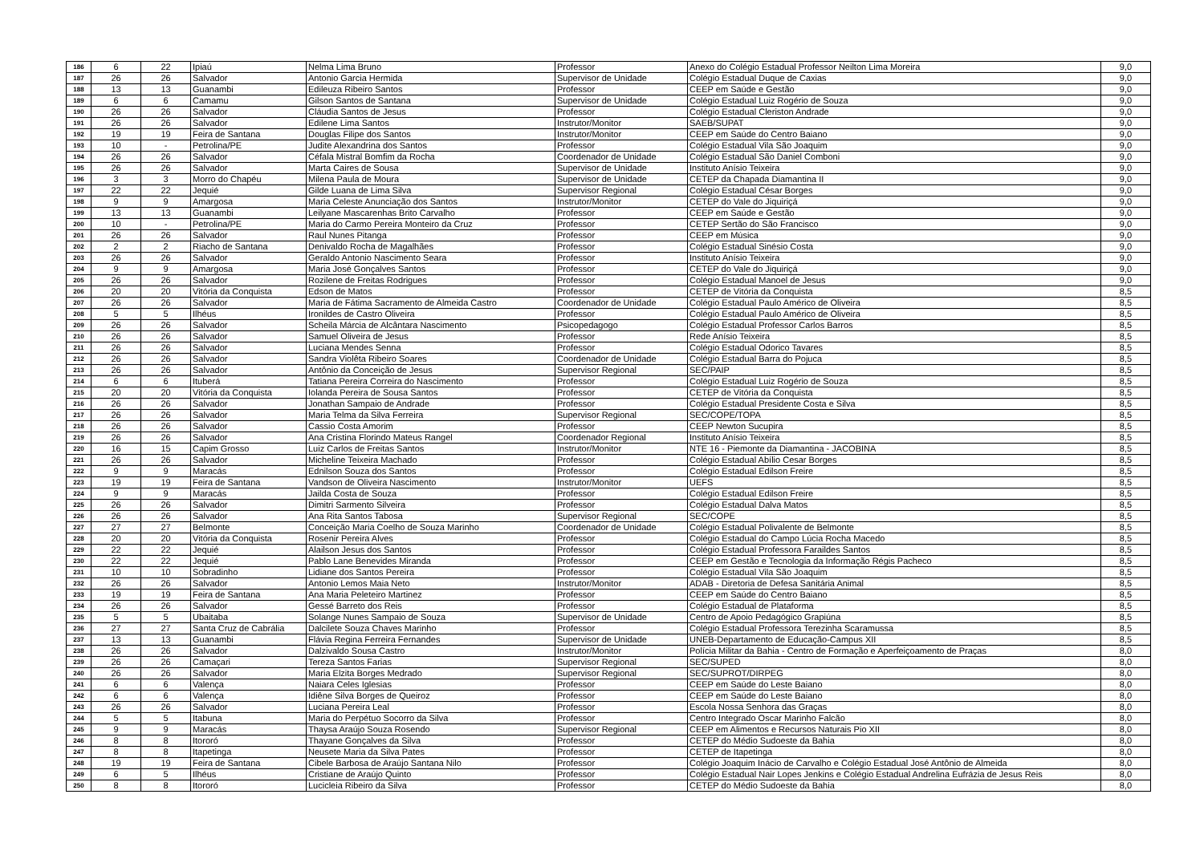| 186 | 6 | 22 | Ipiaú | Nelma Lima Bruno | Professor | Anexo do Colégio Estadual Professor Neilton Lima Moreira | 9,0 |
| 187 | 26 | 26 | Salvador | Antonio Garcia Hermida | Supervisor de Unidade | Colégio Estadual Duque de Caxias | 9,0 |
| 188 | 13 | 13 | Guanambi | Edileuza Ribeiro Santos | Professor | CEEP em Saúde e Gestão | 9,0 |
| 189 | 6 | 6 | Camamu | Gilson Santos de Santana | Supervisor de Unidade | Colégio Estadual Luiz Rogério de Souza | 9,0 |
| 190 | 26 | 26 | Salvador | Cláudia Santos de Jesus | Professor | Colégio Estadual Cleriston Andrade | 9,0 |
| 191 | 26 | 26 | Salvador | Edilene Lima Santos | Instrutor/Monitor | SAEB/SUPAT | 9,0 |
| 192 | 19 | 19 | Feira de Santana | Douglas Filipe dos Santos | Instrutor/Monitor | CEEP em Saúde do Centro Baiano | 9,0 |
| 193 | 10 | - | Petrolina/PE | Judite Alexandrina dos Santos | Professor | Colégio Estadual Vila São Joaquim | 9,0 |
| 194 | 26 | 26 | Salvador | Céfala Mistral Bomfim da Rocha | Coordenador de Unidade | Colégio Estadual São Daniel Comboni | 9,0 |
| 195 | 26 | 26 | Salvador | Marta Caires de Sousa | Supervisor de Unidade | Instituto Anísio Teixeira | 9,0 |
| 196 | 3 | 3 | Morro do Chapéu | Milena Paula de Moura | Supervisor de Unidade | CETEP da Chapada Diamantina II | 9,0 |
| 197 | 22 | 22 | Jequié | Gilde Luana de Lima Silva | Supervisor Regional | Colégio Estadual César Borges | 9,0 |
| 198 | 9 | 9 | Amargosa | Maria Celeste Anunciação dos Santos | Instrutor/Monitor | CETEP do Vale do Jiquiriçá | 9,0 |
| 199 | 13 | 13 | Guanambi | Leilyane Mascarenhas Brito Carvalho | Professor | CEEP em Saúde e Gestão | 9,0 |
| 200 | 10 | - | Petrolina/PE | Maria do Carmo Pereira Monteiro da Cruz | Professor | CETEP Sertão do São Francisco | 9,0 |
| 201 | 26 | 26 | Salvador | Raul Nunes Pitanga | Professor | CEEP em Música | 9,0 |
| 202 | 2 | 2 | Riacho de Santana | Denivaldo Rocha de Magalhães | Professor | Colégio Estadual Sinésio Costa | 9,0 |
| 203 | 26 | 26 | Salvador | Geraldo Antonio Nascimento Seara | Professor | Instituto Anísio Teixeira | 9,0 |
| 204 | 9 | 9 | Amargosa | Maria José Gonçalves Santos | Professor | CETEP do Vale do Jiquiriçá | 9,0 |
| 205 | 26 | 26 | Salvador | Rozilene de Freitas Rodrigues | Professor | Colégio Estadual Manoel de Jesus | 9,0 |
| 206 | 20 | 20 | Vitória da Conquista | Edson de Matos | Professor | CETEP de Vitória da Conquista | 8,5 |
| 207 | 26 | 26 | Salvador | Maria de Fátima Sacramento de Almeida Castro | Coordenador de Unidade | Colégio Estadual Paulo Américo de Oliveira | 8,5 |
| 208 | 5 | 5 | Ilhéus | Ironildes de Castro Oliveira | Professor | Colégio Estadual Paulo Américo de Oliveira | 8,5 |
| 209 | 26 | 26 | Salvador | Scheila Márcia de Alcântara Nascimento | Psicopedagogo | Colégio Estadual Professor Carlos Barros | 8,5 |
| 210 | 26 | 26 | Salvador | Samuel Oliveira de Jesus | Professor | Rede Anísio Teixeira | 8,5 |
| 211 | 26 | 26 | Salvador | Luciana Mendes Senna | Professor | Colégio Estadual Odorico Tavares | 8,5 |
| 212 | 26 | 26 | Salvador | Sandra Violêta Ribeiro Soares | Coordenador de Unidade | Colégio Estadual Barra do Pojuca | 8,5 |
| 213 | 26 | 26 | Salvador | Antônio da Conceição de Jesus | Supervisor Regional | SEC/PAIP | 8,5 |
| 214 | 6 | 6 | Ituberá | Tatiana Pereira Correira do Nascimento | Professor | Colégio Estadual Luiz Rogério de Souza | 8,5 |
| 215 | 20 | 20 | Vitória da Conquista | Iolanda Pereira de Sousa Santos | Professor | CETEP de Vitória da Conquista | 8,5 |
| 216 | 26 | 26 | Salvador | Jonathan Sampaio de Andrade | Professor | Colégio Estadual Presidente Costa e Silva | 8,5 |
| 217 | 26 | 26 | Salvador | Maria Telma da Silva Ferreira | Supervisor Regional | SEC/COPE/TOPA | 8,5 |
| 218 | 26 | 26 | Salvador | Cassio Costa Amorim | Professor | CEEP Newton Sucupira | 8,5 |
| 219 | 26 | 26 | Salvador | Ana Cristina Florindo Mateus Rangel | Coordenador Regional | Instituto Anísio Teixeira | 8,5 |
| 220 | 16 | 15 | Capim Grosso | Luiz Carlos de Freitas Santos | Instrutor/Monitor | NTE 16 - Piemonte da Diamantina - JACOBINA | 8,5 |
| 221 | 26 | 26 | Salvador | Micheline Teixeira Machado | Professor | Colégio Estadual Abílio Cesar Borges | 8,5 |
| 222 | 9 | 9 | Maracás | Ednilson Souza dos Santos | Professor | Colégio Estadual Edilson Freire | 8,5 |
| 223 | 19 | 19 | Feira de Santana | Vandson de Oliveira Nascimento | Instrutor/Monitor | UEFS | 8,5 |
| 224 | 9 | 9 | Maracás | Jailda Costa de Souza | Professor | Colégio Estadual Edilson Freire | 8,5 |
| 225 | 26 | 26 | Salvador | Dimitri Sarmento Silveira | Professor | Colégio Estadual Dalva Matos | 8,5 |
| 226 | 26 | 26 | Salvador | Ana Rita Santos Tabosa | Supervisor Regional | SEC/COPE | 8,5 |
| 227 | 27 | 27 | Belmonte | Conceição Maria Coelho de Souza Marinho | Coordenador de Unidade | Colégio Estadual Polivalente de Belmonte | 8,5 |
| 228 | 20 | 20 | Vitória da Conquista | Rosenir Pereira Alves | Professor | Colégio Estadual do Campo Lúcia Rocha Macedo | 8,5 |
| 229 | 22 | 22 | Jequié | Alailson Jesus dos Santos | Professor | Colégio Estadual Professora Faraildes Santos | 8,5 |
| 230 | 22 | 22 | Jequié | Pablo Lane Benevides Miranda | Professor | CEEP em Gestão e Tecnologia da Informação Régis Pacheco | 8,5 |
| 231 | 10 | 10 | Sobradinho | Lidiane dos Santos Pereira | Professor | Colégio Estadual Vila São Joaquim | 8,5 |
| 232 | 26 | 26 | Salvador | Antonio Lemos Maia Neto | Instrutor/Monitor | ADAB - Diretoria de Defesa Sanitária Animal | 8,5 |
| 233 | 19 | 19 | Feira de Santana | Ana Maria Peleteiro Martinez | Professor | CEEP em Saúde do Centro Baiano | 8,5 |
| 234 | 26 | 26 | Salvador | Gessé Barreto dos Reis | Professor | Colégio Estadual de Plataforma | 8,5 |
| 235 | 5 | 5 | Ubaitaba | Solange Nunes Sampaio de Souza | Supervisor de Unidade | Centro de Apoio Pedagógico Grapiúna | 8,5 |
| 236 | 27 | 27 | Santa Cruz de Cabrália | Dalcilete Souza Chaves Marinho | Professor | Colégio Estadual Professora Terezinha Scaramussa | 8,5 |
| 237 | 13 | 13 | Guanambi | Flávia Regina Ferreira Fernandes | Supervisor de Unidade | UNEB-Departamento de Educação-Campus XII | 8,5 |
| 238 | 26 | 26 | Salvador | Dalzivaldo Sousa Castro | Instrutor/Monitor | Polícia Militar da Bahia - Centro de Formação e Aperfeiçoamento de Praças | 8,0 |
| 239 | 26 | 26 | Camaçari | Tereza Santos Farias | Supervisor Regional | SEC/SUPED | 8,0 |
| 240 | 26 | 26 | Salvador | Maria Elzita Borges Medrado | Supervisor Regional | SEC/SUPROT/DIRPEG | 8,0 |
| 241 | 6 | 6 | Valença | Naiara Celes Iglesias | Professor | CEEP em Saúde do Leste Baiano | 8,0 |
| 242 | 6 | 6 | Valença | Idiêne Silva Borges de Queiroz | Professor | CEEP em Saúde do Leste Baiano | 8,0 |
| 243 | 26 | 26 | Salvador | Luciana Pereira Leal | Professor | Escola Nossa Senhora das Graças | 8,0 |
| 244 | 5 | 5 | Itabuna | Maria do Perpétuo Socorro da Silva | Professor | Centro Integrado Oscar Marinho Falcão | 8,0 |
| 245 | 9 | 9 | Maracás | Thaysa Araújo Souza Rosendo | Supervisor Regional | CEEP em Alimentos e Recursos Naturais Pio XII | 8,0 |
| 246 | 8 | 8 | Itororó | Thayane Gonçalves da Silva | Professor | CETEP do Médio Sudoeste da Bahia | 8,0 |
| 247 | 8 | 8 | Itapetinga | Neusete Maria da Silva Pates | Professor | CETEP de Itapetinga | 8,0 |
| 248 | 19 | 19 | Feira de Santana | Cibele Barbosa de Araújo Santana Nilo | Professor | Colégio Joaquim Inácio de Carvalho e Colégio Estadual José Antônio de Almeida | 8,0 |
| 249 | 6 | 5 | Ilhéus | Cristiane de Araújo Quinto | Professor | Colégio Estadual Nair Lopes Jenkins e Colégio Estadual Andrelina Eufrázia de Jesus Reis | 8,0 |
| 250 | 8 | 8 | Itororó | Lucicleia Ribeiro da Silva | Professor | CETEP do Médio Sudoeste da Bahia | 8,0 |